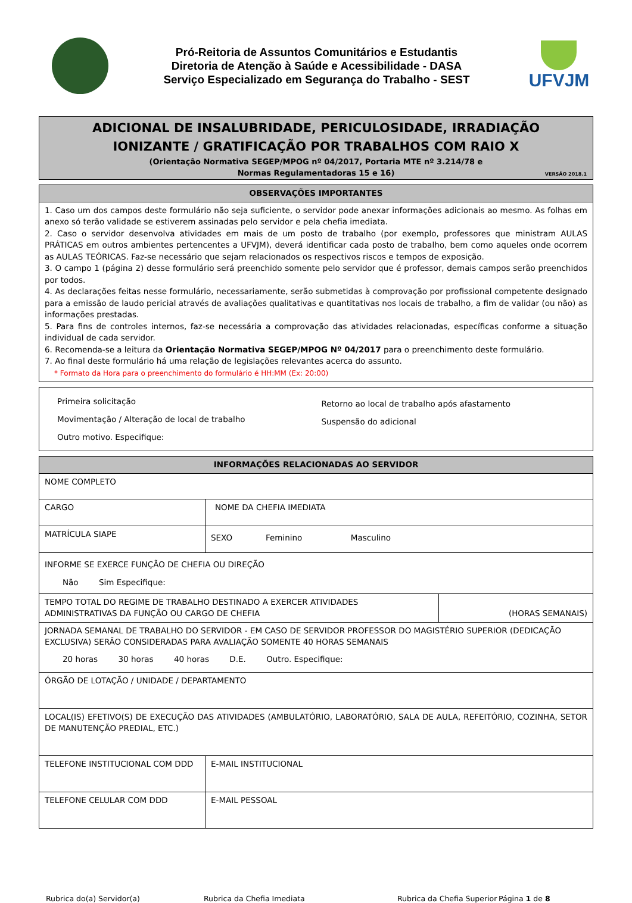Pró-Reitoria de Assuntos Comunitários e Estudantis
Diretoria de Atenção à Saúde e Acessibilidade - DASA
Serviço Especializado em Segurança do Trabalho - SEST
UFVJM
ADICIONAL DE INSALUBRIDADE, PERICULOSIDADE, IRRADIAÇÃO
IONIZANTE / GRATIFICAÇÃO POR TRABALHOS COM RAIO X
(Orientação Normativa SEGEP/MPOG nº 04/2017, Portaria MTE nº 3.214/78 e
Normas Regulamentadoras 15 e 16)
VERSÃO 2018.1
| OBSERVAÇÕES IMPORTANTES |
| --- |
| 1. Caso um dos campos deste formulário não seja suficiente, o servidor pode anexar informações adicionais ao mesmo. As folhas em anexo só terão validade se estiverem assinadas pelo servidor e pela chefia imediata. 2. Caso o servidor desenvolva atividades em mais de um posto de trabalho (por exemplo, professores que ministram AULAS PRÁTICAS em outros ambientes pertencentes a UFVJM), deverá identificar cada posto de trabalho, bem como aqueles onde ocorrem as AULAS TEÓRICAS. Faz-se necessário que sejam relacionados os respectivos riscos e tempos de exposição. 3. O campo 1 (página 2) desse formulário será preenchido somente pelo servidor que é professor, demais campos serão preenchidos por todos. 4. As declarações feitas nesse formulário, necessariamente, serão submetidas à comprovação por profissional competente designado para a emissão de laudo pericial através de avaliações qualitativas e quantitativas nos locais de trabalho, a fim de validar (ou não) as informações prestadas. 5. Para fins de controles internos, faz-se necessária a comprovação das atividades relacionadas, específicas conforme a situação individual de cada servidor. 6. Recomenda-se a leitura da Orientação Normativa SEGEP/MPOG Nº 04/2017 para o preenchimento deste formulário. 7. Ao final deste formulário há uma relação de legislações relevantes acerca do assunto. * Formato da Hora para o preenchimento do formulário é HH:MM (Ex: 20:00) |
| Primeira solicitação Movimentação / Alteração de local de trabalho Outro motivo. Especifique: | Retorno ao local de trabalho após afastamento Suspensão do adicional |
| INFORMAÇÕES RELACIONADAS AO SERVIDOR | | | |
| --- | --- | --- | --- |
| NOME COMPLETO | | | |
| CARGO | | NOME DA CHEFIA IMEDIATA | |
| MATRÍCULA SIAPE | | SEXO Feminino Masculino | |
| INFORME SE EXERCE FUNÇÃO DE CHEFIA OU DIREÇÃO Não Sim Especifique: | | | |
| TEMPO TOTAL DO REGIME DE TRABALHO DESTINADO A EXERCER ATIVIDADES ADMINISTRATIVAS DA FUNÇÃO OU CARGO DE CHEFIA | | | (HORAS SEMANAIS) |
| JORNADA SEMANAL DE TRABALHO DO SERVIDOR - EM CASO DE SERVIDOR PROFESSOR DO MAGISTÉRIO SUPERIOR (DEDICAÇÃO EXCLUSIVA) SERÃO CONSIDERADAS PARA AVALIAÇÃO SOMENTE 40 HORAS SEMANAIS 20 horas 30 horas 40 horas D.E. Outro. Especifique: | | | |
| ÓRGÃO DE LOTAÇÃO / UNIDADE / DEPARTAMENTO | | | |
| LOCAL(IS) EFETIVO(S) DE EXECUÇÃO DAS ATIVIDADES (AMBULATÓRIO, LABORATÓRIO, SALA DE AULA, REFEITÓRIO, COZINHA, SETOR DE MANUTENÇÃO PREDIAL, ETC.) | | | |
| TELEFONE INSTITUCIONAL COM DDD | E-MAIL INSTITUCIONAL | | |
| TELEFONE CELULAR COM DDD | E-MAIL PESSOAL | | |
Rubrica do(a) Servidor(a) Rubrica da Chefia Imediata Rubrica da Chefia Superior Página 1 de 8